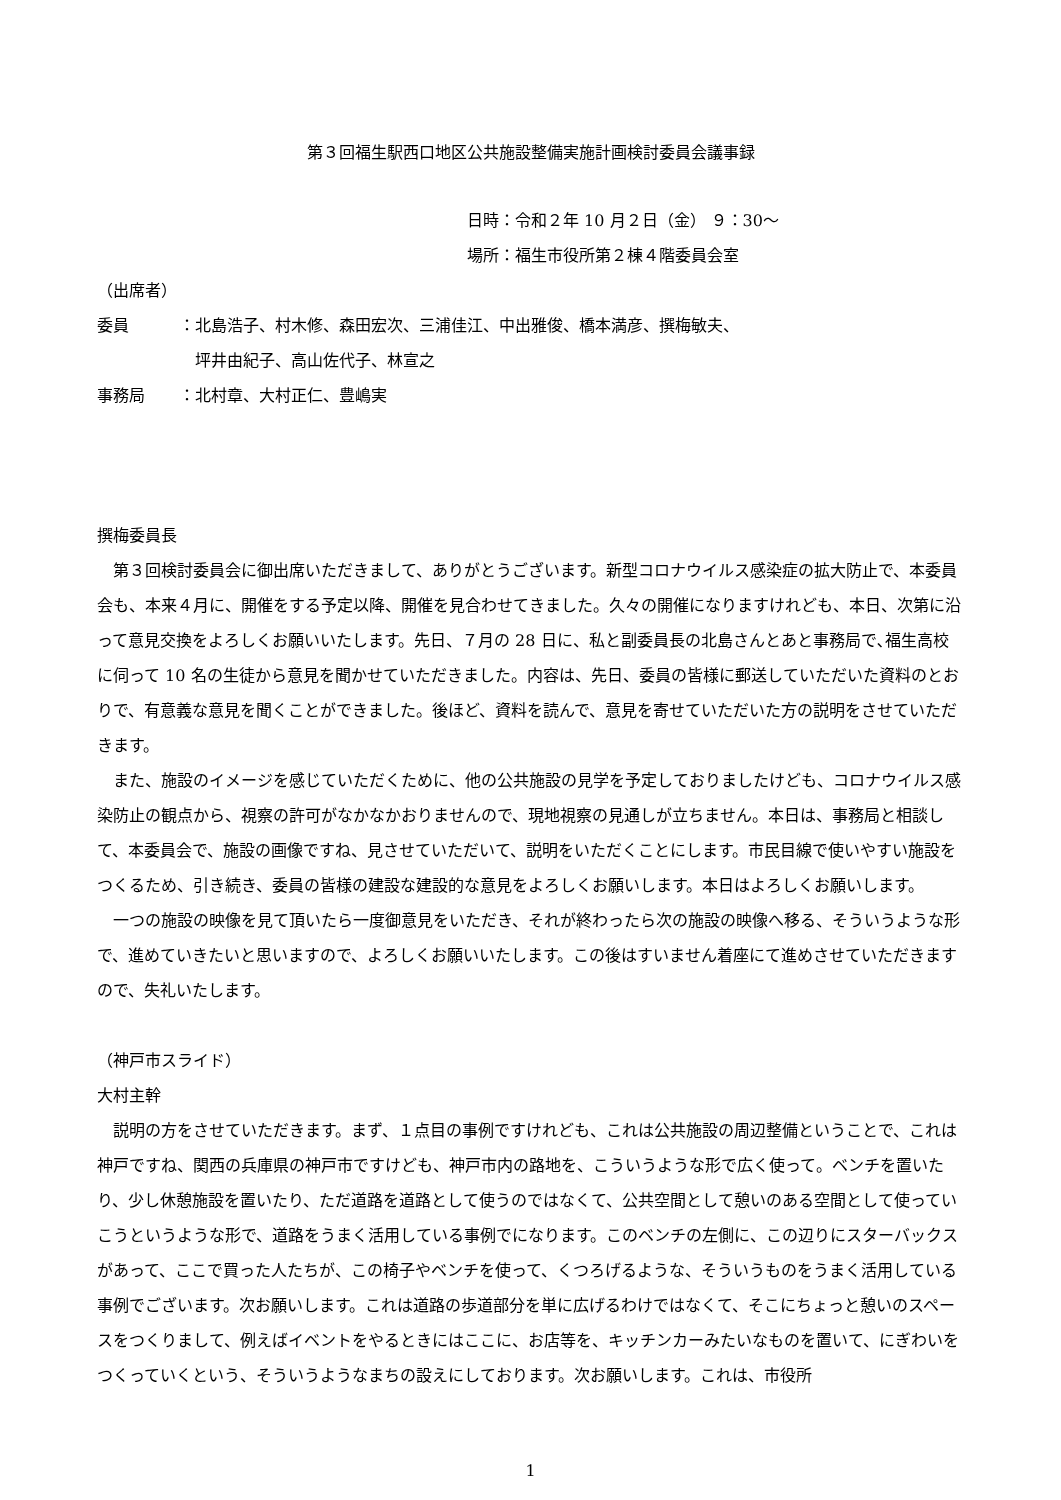第３回福生駅西口地区公共施設整備実施計画検討委員会議事録
日時：令和２年 10 月２日（金） ９：30～
場所：福生市役所第２棟４階委員会室
（出席者）
委員 ：北島浩子、村木修、森田宏次、三浦佳江、中出雅俊、橋本満彦、撰梅敏夫、
　坪井由紀子、高山佐代子、林宣之
事務局 ：北村章、大村正仁、豊嶋実
撰梅委員長
第３回検討委員会に御出席いただきまして、ありがとうございます。新型コロナウイルス感染症の拡大防止で、本委員会も、本来４月に、開催をする予定以降、開催を見合わせてきました。久々の開催になりますけれども、本日、次第に沿って意見交換をよろしくお願いいたします。先日、７月の 28 日に、私と副委員長の北島さんとあと事務局で､福生高校に伺って 10 名の生徒から意見を聞かせていただきました。内容は、先日、委員の皆様に郵送していただいた資料のとおりで、有意義な意見を聞くことができました。後ほど、資料を読んで、意見を寄せていただいた方の説明をさせていただきます。
また、施設のイメージを感じていただくために、他の公共施設の見学を予定しておりましたけども、コロナウイルス感染防止の観点から、視察の許可がなかなかおりませんので、現地視察の見通しが立ちません。本日は、事務局と相談して、本委員会で、施設の画像ですね、見させていただいて、説明をいただくことにします。市民目線で使いやすい施設をつくるため、引き続き、委員の皆様の建設な建設的な意見をよろしくお願いします。本日はよろしくお願いします。
一つの施設の映像を見て頂いたら一度御意見をいただき、それが終わったら次の施設の映像へ移る、そういうような形で、進めていきたいと思いますので、よろしくお願いいたします。この後はすいません着座にて進めさせていただきますので、失礼いたします。
（神戸市スライド）
大村主幹
説明の方をさせていただきます。まず、１点目の事例ですけれども、これは公共施設の周辺整備ということで、これは神戸ですね、関西の兵庫県の神戸市ですけども、神戸市内の路地を、こういうような形で広く使って。ベンチを置いたり、少し休憩施設を置いたり、ただ道路を道路として使うのではなくて、公共空間として憩いのある空間として使っていこうというような形で、道路をうまく活用している事例でになります。このベンチの左側に、この辺りにスターバックスがあって、ここで買った人たちが、この椅子やベンチを使って、くつろげるような、そういうものをうまく活用している事例でございます。次お願いします。これは道路の歩道部分を単に広げるわけではなくて、そこにちょっと憩いのスペースをつくりまして、例えばイベントをやるときにはここに、お店等を、キッチンカーみたいなものを置いて、にぎわいをつくっていくという、そういうようなまちの設えにしております。次お願いします。これは、市役所
1